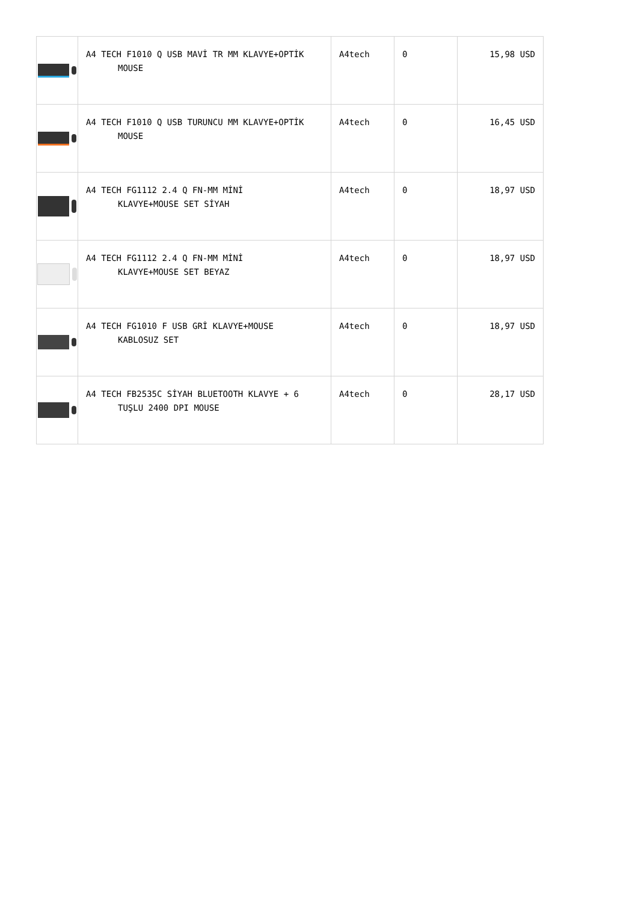| | A4 TECH F1010 Q USB MAVİ TR MM KLAVYE+OPTİK MOUSE | A4tech | 0 | 15,98 USD |
| | A4 TECH F1010 Q USB TURUNCU MM KLAVYE+OPTİK MOUSE | A4tech | 0 | 16,45 USD |
| | A4 TECH FG1112 2.4 Q FN-MM MİNİ KLAVYE+MOUSE SET SİYAH | A4tech | 0 | 18,97 USD |
| | A4 TECH FG1112 2.4 Q FN-MM MİNİ KLAVYE+MOUSE SET BEYAZ | A4tech | 0 | 18,97 USD |
| | A4 TECH FG1010 F USB GRİ KLAVYE+MOUSE KABLOSUZ SET | A4tech | 0 | 18,97 USD |
| | A4 TECH FB2535C SİYAH BLUETOOTH KLAVYE + 6 TUŞLU 2400 DPI MOUSE | A4tech | 0 | 28,17 USD |